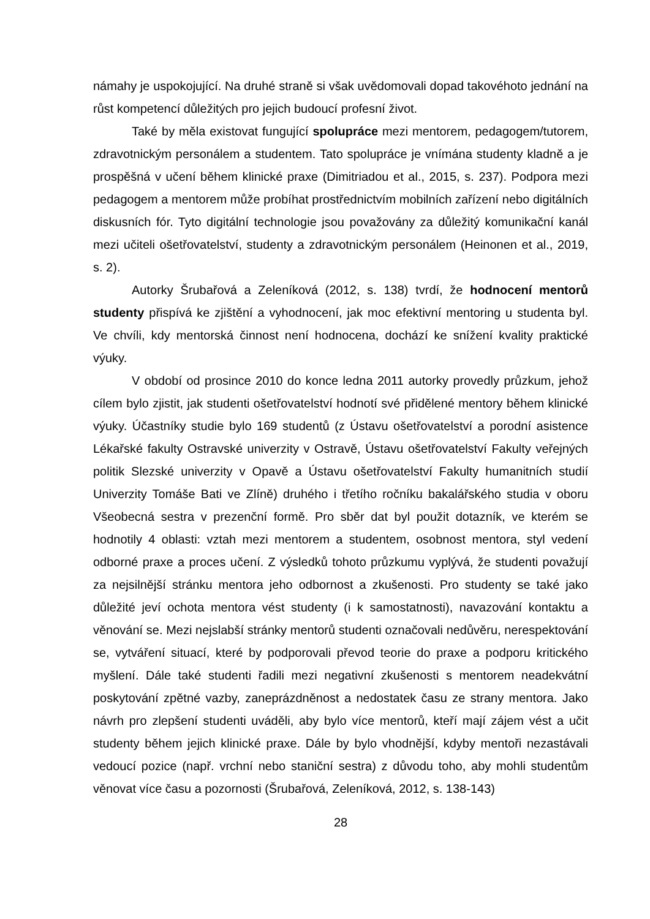námahy je uspokojující. Na druhé straně si však uvědomovali dopad takovéhoto jednání na růst kompetencí důležitých pro jejich budoucí profesní život.
Také by měla existovat fungující spolupráce mezi mentorem, pedagogem/tutorem, zdravotnickým personálem a studentem. Tato spolupráce je vnímána studenty kladně a je prospěšná v učení během klinické praxe (Dimitriadou et al., 2015, s. 237). Podpora mezi pedagogem a mentorem může probíhat prostřednictvím mobilních zařízení nebo digitálních diskusních fór. Tyto digitální technologie jsou považovány za důležitý komunikační kanál mezi učiteli ošetřovatelství, studenty a zdravotnickým personálem (Heinonen et al., 2019, s. 2).
Autorky Šrubařová a Zeleníková (2012, s. 138) tvrdí, že hodnocení mentorů studenty přispívá ke zjištění a vyhodnocení, jak moc efektivní mentoring u studenta byl. Ve chvíli, kdy mentorská činnost není hodnocena, dochází ke snížení kvality praktické výuky.
V období od prosince 2010 do konce ledna 2011 autorky provedly průzkum, jehož cílem bylo zjistit, jak studenti ošetřovatelství hodnotí své přidělené mentory během klinické výuky. Účastníky studie bylo 169 studentů (z Ústavu ošetřovatelství a porodní asistence Lékařské fakulty Ostravské univerzity v Ostravě, Ústavu ošetřovatelství Fakulty veřejných politik Slezské univerzity v Opavě a Ústavu ošetřovatelství Fakulty humanitních studií Univerzity Tomáše Bati ve Zlíně) druhého i třetího ročníku bakalářského studia v oboru Všeobecná sestra v prezenční formě. Pro sběr dat byl použit dotazník, ve kterém se hodnotily 4 oblasti: vztah mezi mentorem a studentem, osobnost mentora, styl vedení odborné praxe a proces učení. Z výsledků tohoto průzkumu vyplývá, že studenti považují za nejsilnější stránku mentora jeho odbornost a zkušenosti. Pro studenty se také jako důležité jeví ochota mentora vést studenty (i k samostatnosti), navazování kontaktu a věnování se. Mezi nejslabší stránky mentorů studenti označovali nedůvěru, nerespektování se, vytváření situací, které by podporovali převod teorie do praxe a podporu kritického myšlení. Dále také studenti řadili mezi negativní zkušenosti s mentorem neadekvátní poskytování zpětné vazby, zaneprázdněnost a nedostatek času ze strany mentora. Jako návrh pro zlepšení studenti uváděli, aby bylo více mentorů, kteří mají zájem vést a učit studenty během jejich klinické praxe. Dále by bylo vhodnější, kdyby mentoři nezastávali vedoucí pozice (např. vrchní nebo staniční sestra) z důvodu toho, aby mohli studentům věnovat více času a pozornosti (Šrubařová, Zeleníková, 2012, s. 138-143)
28